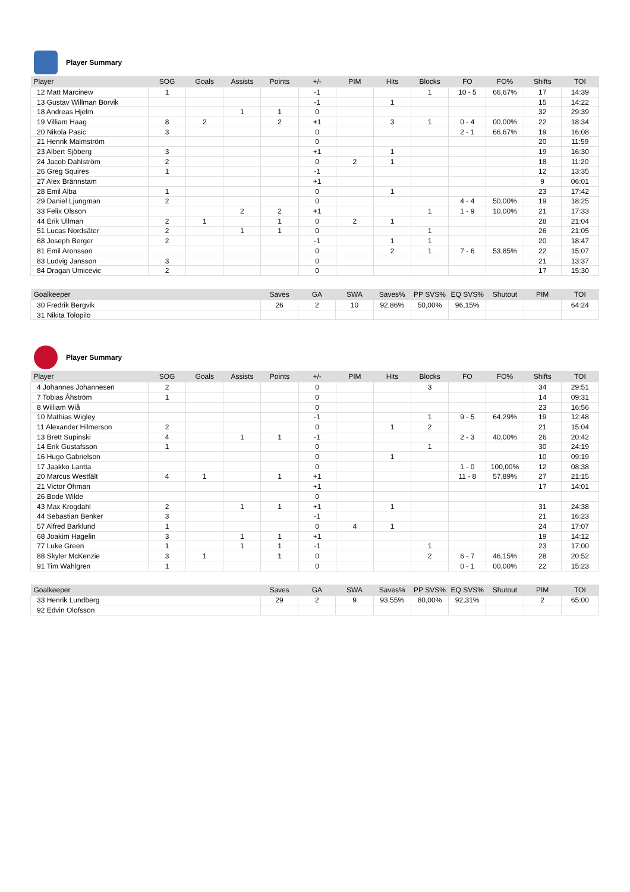Player Summary
| Player | SOG | Goals | Assists | Points | +/- | PIM | Hits | Blocks | FO | FO% | Shifts | TOI |
| --- | --- | --- | --- | --- | --- | --- | --- | --- | --- | --- | --- | --- |
| 12 Matt Marcinew | 1 | | | | -1 | | | 1 | 10 - 5 | 66,67% | 17 | 14:39 |
| 13 Gustav Willman Borvik | | | | | -1 | | 1 | | | | 15 | 14:22 |
| 18 Andreas Hjelm | | | 1 | 1 | 0 | | | | | | 32 | 29:39 |
| 19 Villiam Haag | 8 | 2 | | 2 | +1 | | 3 | 1 | 0 - 4 | 00,00% | 22 | 18:34 |
| 20 Nikola Pasic | 3 | | | | 0 | | | | 2 - 1 | 66,67% | 19 | 16:08 |
| 21 Henrik Malmström | | | | | 0 | | | | | | 20 | 11:59 |
| 23 Albert Sjöberg | 3 | | | | +1 | | 1 | | | | 19 | 16:30 |
| 24 Jacob Dahlström | 2 | | | | 0 | 2 | 1 | | | | 18 | 11:20 |
| 26 Greg Squires | 1 | | | | -1 | | | | | | 12 | 13:35 |
| 27 Alex Brännstam | | | | | +1 | | | | | | 9 | 06:01 |
| 28 Emil Alba | 1 | | | | 0 | | 1 | | | | 23 | 17:42 |
| 29 Daniel Ljungman | 2 | | | | 0 | | | | 4 - 4 | 50,00% | 19 | 18:25 |
| 33 Felix Olsson | | | 2 | 2 | +1 | | | 1 | 1 - 9 | 10,00% | 21 | 17:33 |
| 44 Erik Ullman | 2 | 1 | | 1 | 0 | 2 | 1 | | | | 28 | 21:04 |
| 51 Lucas Nordsäter | 2 | | 1 | 1 | 0 | | | 1 | | | 26 | 21:05 |
| 68 Joseph Berger | 2 | | | | -1 | | 1 | 1 | | | 20 | 18:47 |
| 81 Emil Aronsson | | | | | 0 | | 2 | 1 | 7 - 6 | 53,85% | 22 | 15:07 |
| 83 Ludvig Jansson | 3 | | | | 0 | | | | | | 21 | 13:37 |
| 84 Dragan Umicevic | 2 | | | | 0 | | | | | | 17 | 15:30 |
| Goalkeeper | Saves | GA | SWA | Saves% | PP SVS% | EQ SVS% | Shutout | PIM | TOI |
| --- | --- | --- | --- | --- | --- | --- | --- | --- | --- |
| 30 Fredrik Bergvik | 26 | 2 | 10 | 92,86% | 50,00% | 96,15% | | | 64:24 |
| 31 Nikita Tolopilo | | | | | | | | | |
Player Summary
| Player | SOG | Goals | Assists | Points | +/- | PIM | Hits | Blocks | FO | FO% | Shifts | TOI |
| --- | --- | --- | --- | --- | --- | --- | --- | --- | --- | --- | --- | --- |
| 4 Johannes Johannesen | 2 | | | | 0 | | | 3 | | | 34 | 29:51 |
| 7 Tobias Åhström | 1 | | | | 0 | | | | | | 14 | 09:31 |
| 8 William Wiå | | | | | 0 | | | | | | 23 | 16:56 |
| 10 Mathias Wigley | | | | | -1 | | | 1 | 9 - 5 | 64,29% | 19 | 12:48 |
| 11 Alexander Hilmerson | 2 | | | | 0 | | 1 | 2 | | | 21 | 15:04 |
| 13 Brett Supinski | 4 | | 1 | 1 | -1 | | | | 2 - 3 | 40,00% | 26 | 20:42 |
| 14 Erik Gustafsson | 1 | | | | 0 | | | 1 | | | 30 | 24:19 |
| 16 Hugo Gabrielson | | | | | 0 | | 1 | | | | 10 | 09:19 |
| 17 Jaakko Lantta | | | | | 0 | | | | 1 - 0 | 100,00% | 12 | 08:38 |
| 20 Marcus Westfält | 4 | 1 | | 1 | +1 | | | | 11 - 8 | 57,89% | 27 | 21:15 |
| 21 Victor Öhman | | | | | +1 | | | | | | 17 | 14:01 |
| 26 Bode Wilde | | | | | 0 | | | | | | | |
| 43 Max Krogdahl | 2 | | 1 | 1 | +1 | | 1 | | | | 31 | 24:38 |
| 44 Sebastian Benker | 3 | | | | -1 | | | | | | 21 | 16:23 |
| 57 Alfred Barklund | 1 | | | | 0 | 4 | 1 | | | | 24 | 17:07 |
| 68 Joakim Hagelin | 3 | | 1 | 1 | +1 | | | | | | 19 | 14:12 |
| 77 Luke Green | 1 | | 1 | 1 | -1 | | | 1 | | | 23 | 17:00 |
| 88 Skyler McKenzie | 3 | 1 | | 1 | 0 | | | 2 | 6 - 7 | 46,15% | 28 | 20:52 |
| 91 Tim Wahlgren | 1 | | | | 0 | | | | 0 - 1 | 00,00% | 22 | 15:23 |
| Goalkeeper | Saves | GA | SWA | Saves% | PP SVS% | EQ SVS% | Shutout | PIM | TOI |
| --- | --- | --- | --- | --- | --- | --- | --- | --- | --- |
| 33 Henrik Lundberg | 29 | 2 | 9 | 93,55% | 80,00% | 92,31% | | 2 | 65:00 |
| 92 Edvin Olofsson | | | | | | | | | |